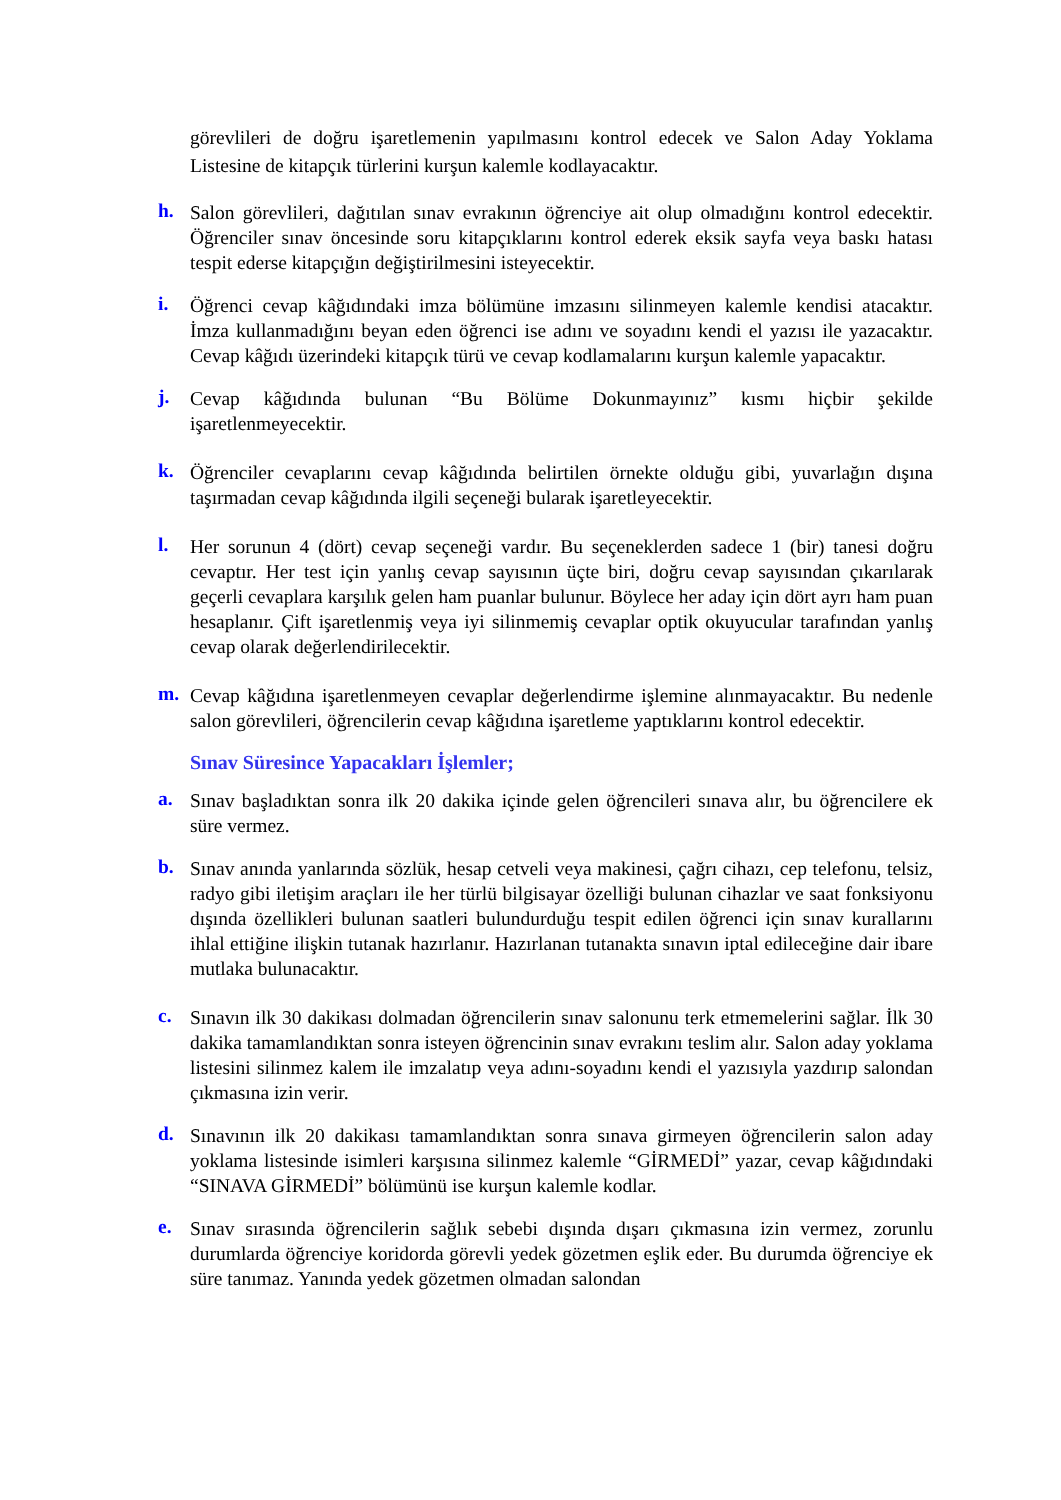görevlileri de doğru işaretlemenin yapılmasını kontrol edecek ve Salon Aday Yoklama Listesine de kitapçık türlerini kurşun kalemle kodlayacaktır.
h.
Salon görevlileri, dağıtılan sınav evrakının öğrenciye ait olup olmadığını kontrol edecektir. Öğrenciler sınav öncesinde soru kitapçıklarını kontrol ederek eksik sayfa veya baskı hatası tespit ederse kitapçığın değiştirilmesini isteyecektir.
i.
Öğrenci cevap kâğıdındaki imza bölümüne imzasını silinmeyen kalemle kendisi atacaktır. İmza kullanmadığını beyan eden öğrenci ise adını ve soyadını kendi el yazısı ile yazacaktır. Cevap kâğıdı üzerindeki kitapçık türü ve cevap kodlamalarını kurşun kalemle yapacaktır.
j.
Cevap kâğıdında bulunan “Bu Bölüme Dokunmayınız” kısmı hiçbir şekilde işaretlenmeyecektir.
k.
Öğrenciler cevaplarını cevap kâğıdında belirtilen örnekte olduğu gibi, yuvarlağın dışına taşırmadan cevap kâğıdında ilgili seçeneği bularak işaretleyecektir.
l.
Her sorunun 4 (dört) cevap seçeneği vardır. Bu seçeneklerden sadece 1 (bir) tanesi doğru cevaptır. Her test için yanlış cevap sayısının üçte biri, doğru cevap sayısından çıkarılarak geçerli cevaplara karşılık gelen ham puanlar bulunur. Böylece her aday için dört ayrı ham puan hesaplanır. Çift işaretlenmiş veya iyi silinmemiş cevaplar optik okuyucular tarafından yanlış cevap olarak değerlendirilecektir.
m.
Cevap kâğıdına işaretlenmeyen cevaplar değerlendirme işlemine alınmayacaktır. Bu nedenle salon görevlileri, öğrencilerin cevap kâğıdına işaretleme yaptıklarını kontrol edecektir.
Sınav Süresince Yapacakları İşlemler;
a.
Sınav başladıktan sonra ilk 20 dakika içinde gelen öğrencileri sınava alır, bu öğrencilere ek süre vermez.
b.
Sınav anında yanlarında sözlük, hesap cetveli veya makinesi, çağrı cihazı, cep telefonu, telsiz, radyo gibi iletişim araçları ile her türlü bilgisayar özelliği bulunan cihazlar ve saat fonksiyonu dışında özellikleri bulunan saatleri bulundurduğu tespit edilen öğrenci için sınav kurallarını ihlal ettiğine ilişkin tutanak hazırlanır. Hazırlanan tutanakta sınavın iptal edileceğine dair ibare mutlaka bulunacaktır.
c.
Sınavın ilk 30 dakikası dolmadan öğrencilerin sınav salonunu terk etmemelerini sağlar. İlk 30 dakika tamamlandıktan sonra isteyen öğrencinin sınav evrakını teslim alır. Salon aday yoklama listesini silinmez kalem ile imzalatıp veya adını-soyadını kendi el yazısıyla yazdırıp salondan çıkmasına izin verir.
d.
Sınavının ilk 20 dakikası tamamlandıktan sonra sınava girmeyen öğrencilerin salon aday yoklama listesinde isimleri karşısına silinmez kalemle “GİRMEDİ” yazar, cevap kâğıdındaki “SINAVA GİRMEDİ” bölümünü ise kurşun kalemle kodlar.
e.
Sınav sırasında öğrencilerin sağlık sebebi dışında dışarı çıkmasına izin vermez, zorunlu durumlarda öğrenciye koridorda görevli yedek gözetmen eşlik eder. Bu durumda öğrenciye ek süre tanımaz. Yanında yedek gözetmen olmadan salondan